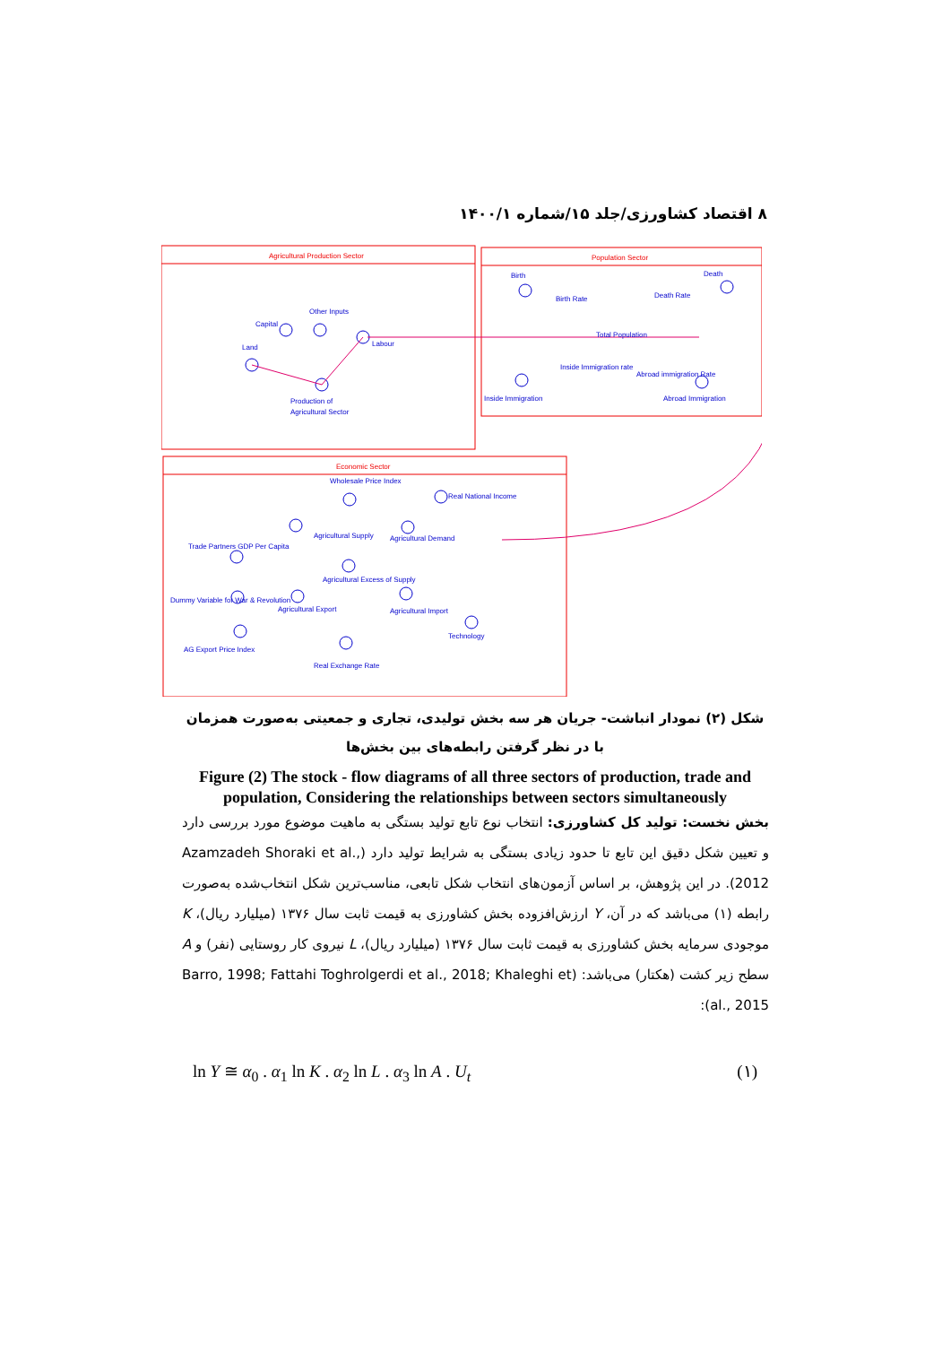۸ اقتصاد کشاورزی/جلد ۱۵/شماره ۱۴۰۰/۱
Agricultural Production Sector
Population Sector
Economic Sector
Capital
Other Inputs
Land
Labour
Production of
Agricultural Sector
Birth
Death
Birth Rate
Death Rate
Total Population
Inside Immigration rate
Abroad immigration Rate
Inside Immigration
Abroad Immigration
Wholesale Price Index
Real National Income
Agricultural Supply
Agricultural Demand
Trade Partners GDP Per Capita
Agricultural Excess of Supply
Dummy Variable for War & Revolution
Agricultural Export
Agricultural Import
Technology
AG Export Price Index
Real Exchange Rate
شکل (۲) نمودار انباشت- جریان هر سه بخش تولیدی، تجاری و جمعیتی به‌صورت همزمان با در نظر گرفتن رابطه‌های بین بخش‌ها
Figure (2) The stock - flow diagrams of all three sectors of production, trade and population, Considering the relationships between sectors simultaneously
بخش نخست: تولید کل کشاورزی: انتخاب نوع تابع تولید بستگی به ماهیت موضوع مورد بررسی دارد و تعیین شکل دقیق این تابع تا حدود زیادی بستگی به شرایط تولید دارد (Azamzadeh Shoraki et al., 2012). در این پژوهش، بر اساس آزمون‌های انتخاب شکل تابعی، مناسب‌ترین شکل انتخاب‌شده به‌صورت رابطه (۱) می‌باشد که در آن، Y ارزش‌افزوده بخش کشاورزی به قیمت ثابت سال ۱۳۷۶ (میلیارد ریال)، K موجودی سرمایه بخش کشاورزی به قیمت ثابت سال ۱۳۷۶ (میلیارد ریال)، L نیروی کار روستایی (نفر) و A سطح زیر کشت (هکتار) می‌باشد: (Barro, 1998; Fattahi Toghrolgerdi et al., 2018; Khaleghi et al., 2015):
ln Y ≅ α<sub>0</sub> . α<sub>1</sub> ln K . α<sub>2</sub> ln L . α<sub>3</sub> ln A . U<sub>t</sub> (۱)